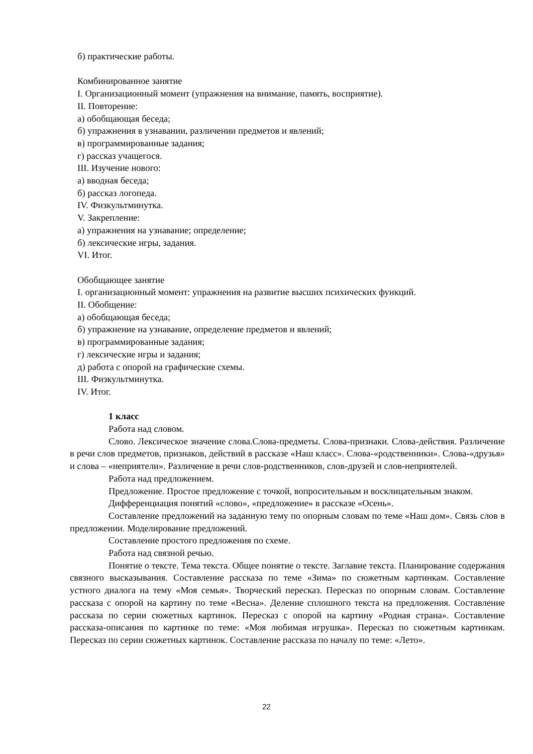б) практические работы.
Комбинированное занятие
I. Организационный момент (упражнения на внимание, память, восприятие).
II. Повторение:
а) обобщающая беседа;
б) упражнения в узнавании, различении предметов и явлений;
в) программированные задания;
г) рассказ учащегося.
III. Изучение нового:
а) вводная беседа;
б) рассказ логопеда.
IV. Физкультминутка.
V. Закрепление:
а) упражнения на узнавание; определение;
б) лексические игры, задания.
VI. Итог.
Обобщающее занятие
I. организационный момент: упражнения на развитие высших психических функций.
II. Обобщение:
а) обобщающая беседа;
б) упражнение на узнавание, определение предметов и явлений;
в) программированные задания;
г) лексические игры и задания;
д) работа с опорой на графические схемы.
III. Физкультминутка.
IV. Итог.
1 класс
Работа над словом.
Слово. Лексическое значение слова.Слова-предметы. Слова-признаки. Слова-действия. Различение в речи слов предметов, признаков, действий в рассказе «Наш класс». Слова-«родственники». Слова-«друзья» и слова – «неприятели». Различение в речи слов-родственников, слов-друзей и слов-неприятелей.
Работа над предложением.
Предложение. Простое предложение с точкой, вопросительным и восклицательным знаком.
Дифференциация понятий «слово», «предложение» в рассказе «Осень».
Составление предложений на заданную тему по опорным словам по теме «Наш дом». Связь слов в предложении. Моделирование предложений.
Составление простого предложения по схеме.
Работа над связной речью.
Понятие о тексте. Тема текста. Общее понятие о тексте. Заглавие текста. Планирование содержания связного высказывания. Составление рассказа по теме «Зима» по сюжетным картинкам. Составление устного диалога на тему «Моя семья». Творческий пересказ. Пересказ по опорным словам. Составление рассказа с опорой на картину по теме «Весна». Деление сплошного текста на предложения. Составление рассказа по серии сюжетных картинок. Пересказ с опорой на картину «Родная страна». Составление рассказа-описания по картинке по теме: «Моя любимая игрушка». Пересказ по сюжетным картинкам. Пересказ по серии сюжетных картинок. Составление рассказа по началу по теме: «Лето».
22